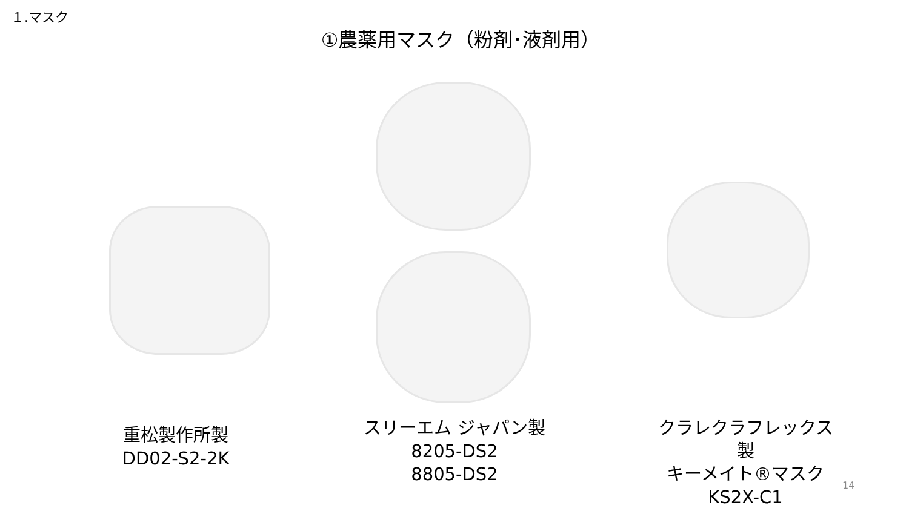１.マスク
①農薬用マスク（粉剤･液剤用）
重松製作所製
DD02-S2-2K
スリーエム ジャパン製
8205-DS2
8805-DS2
クラレクラフレックス製
キーメイト®マスク
KS2X-C1
14